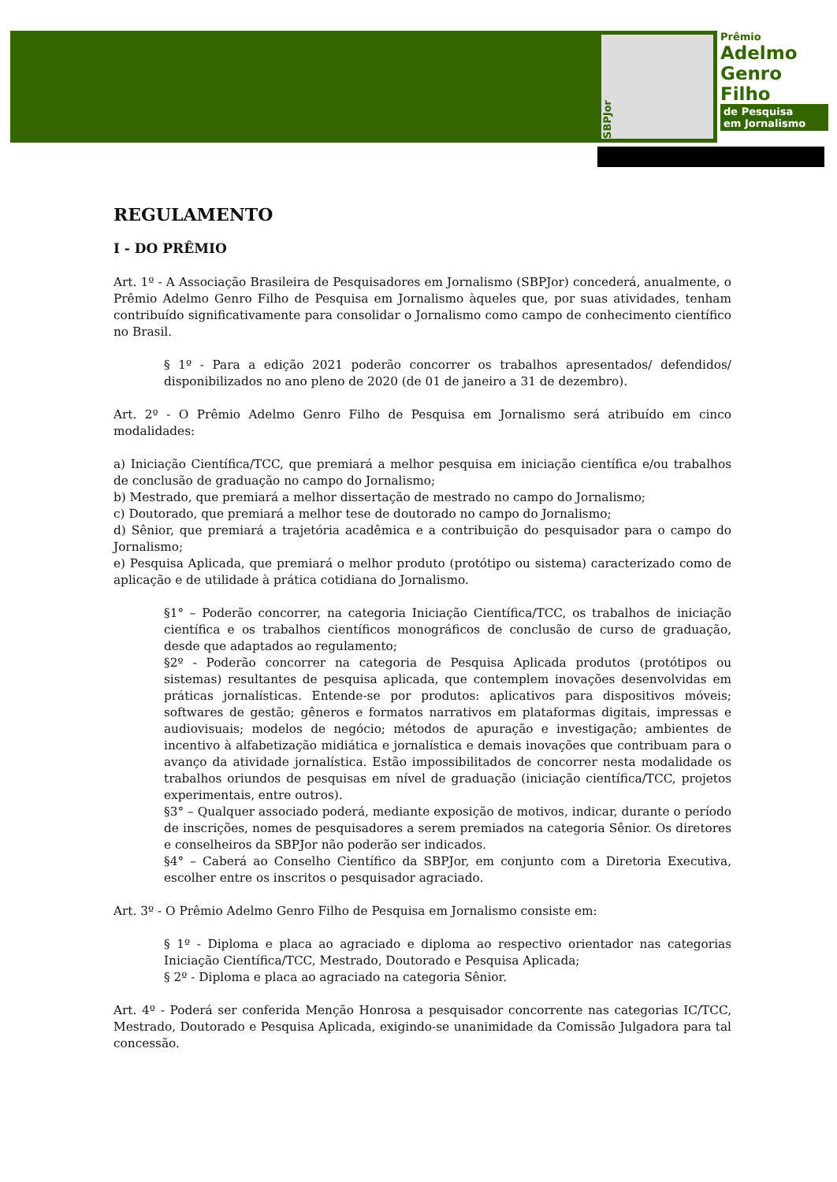SBPJor
Prêmio
Adelmo
Genro
Filho
de Pesquisa
em Jornalismo
REGULAMENTO
I - DO PRÊMIO
Art. 1º - A Associação Brasileira de Pesquisadores em Jornalismo (SBPJor) concederá, anualmente, o Prêmio Adelmo Genro Filho de Pesquisa em Jornalismo àqueles que, por suas atividades, tenham contribuído significativamente para consolidar o Jornalismo como campo de conhecimento científico no Brasil.
§ 1º - Para a edição 2021 poderão concorrer os trabalhos apresentados/ defendidos/ disponibilizados no ano pleno de 2020 (de 01 de janeiro a 31 de dezembro).
Art. 2º - O Prêmio Adelmo Genro Filho de Pesquisa em Jornalismo será atribuído em cinco modalidades:
a) Iniciação Científica/TCC, que premiará a melhor pesquisa em iniciação científica e/ou trabalhos de conclusão de graduação no campo do Jornalismo;
b) Mestrado, que premiará a melhor dissertação de mestrado no campo do Jornalismo;
c) Doutorado, que premiará a melhor tese de doutorado no campo do Jornalismo;
d) Sênior, que premiará a trajetória acadêmica e a contribuição do pesquisador para o campo do Jornalismo;
e) Pesquisa Aplicada, que premiará o melhor produto (protótipo ou sistema) caracterizado como de aplicação e de utilidade à prática cotidiana do Jornalismo.
§1° – Poderão concorrer, na categoria Iniciação Científica/TCC, os trabalhos de iniciação científica e os trabalhos científicos monográficos de conclusão de curso de graduação, desde que adaptados ao regulamento;
§2º - Poderão concorrer na categoria de Pesquisa Aplicada produtos (protótipos ou sistemas) resultantes de pesquisa aplicada, que contemplem inovações desenvolvidas em práticas jornalísticas. Entende-se por produtos: aplicativos para dispositivos móveis; softwares de gestão; gêneros e formatos narrativos em plataformas digitais, impressas e audiovisuais; modelos de negócio; métodos de apuração e investigação; ambientes de incentivo à alfabetização midiática e jornalística e demais inovações que contribuam para o avanço da atividade jornalística. Estão impossibilitados de concorrer nesta modalidade os trabalhos oriundos de pesquisas em nível de graduação (iniciação científica/TCC, projetos experimentais, entre outros).
§3° – Qualquer associado poderá, mediante exposição de motivos, indicar, durante o período de inscrições, nomes de pesquisadores a serem premiados na categoria Sênior. Os diretores e conselheiros da SBPJor não poderão ser indicados.
§4° – Caberá ao Conselho Científico da SBPJor, em conjunto com a Diretoria Executiva, escolher entre os inscritos o pesquisador agraciado.
Art. 3º - O Prêmio Adelmo Genro Filho de Pesquisa em Jornalismo consiste em:
§ 1º - Diploma e placa ao agraciado e diploma ao respectivo orientador nas categorias Iniciação Científica/TCC, Mestrado, Doutorado e Pesquisa Aplicada;
§ 2º - Diploma e placa ao agraciado na categoria Sênior.
Art. 4º - Poderá ser conferida Menção Honrosa a pesquisador concorrente nas categorias IC/TCC, Mestrado, Doutorado e Pesquisa Aplicada, exigindo-se unanimidade da Comissão Julgadora para tal concessão.